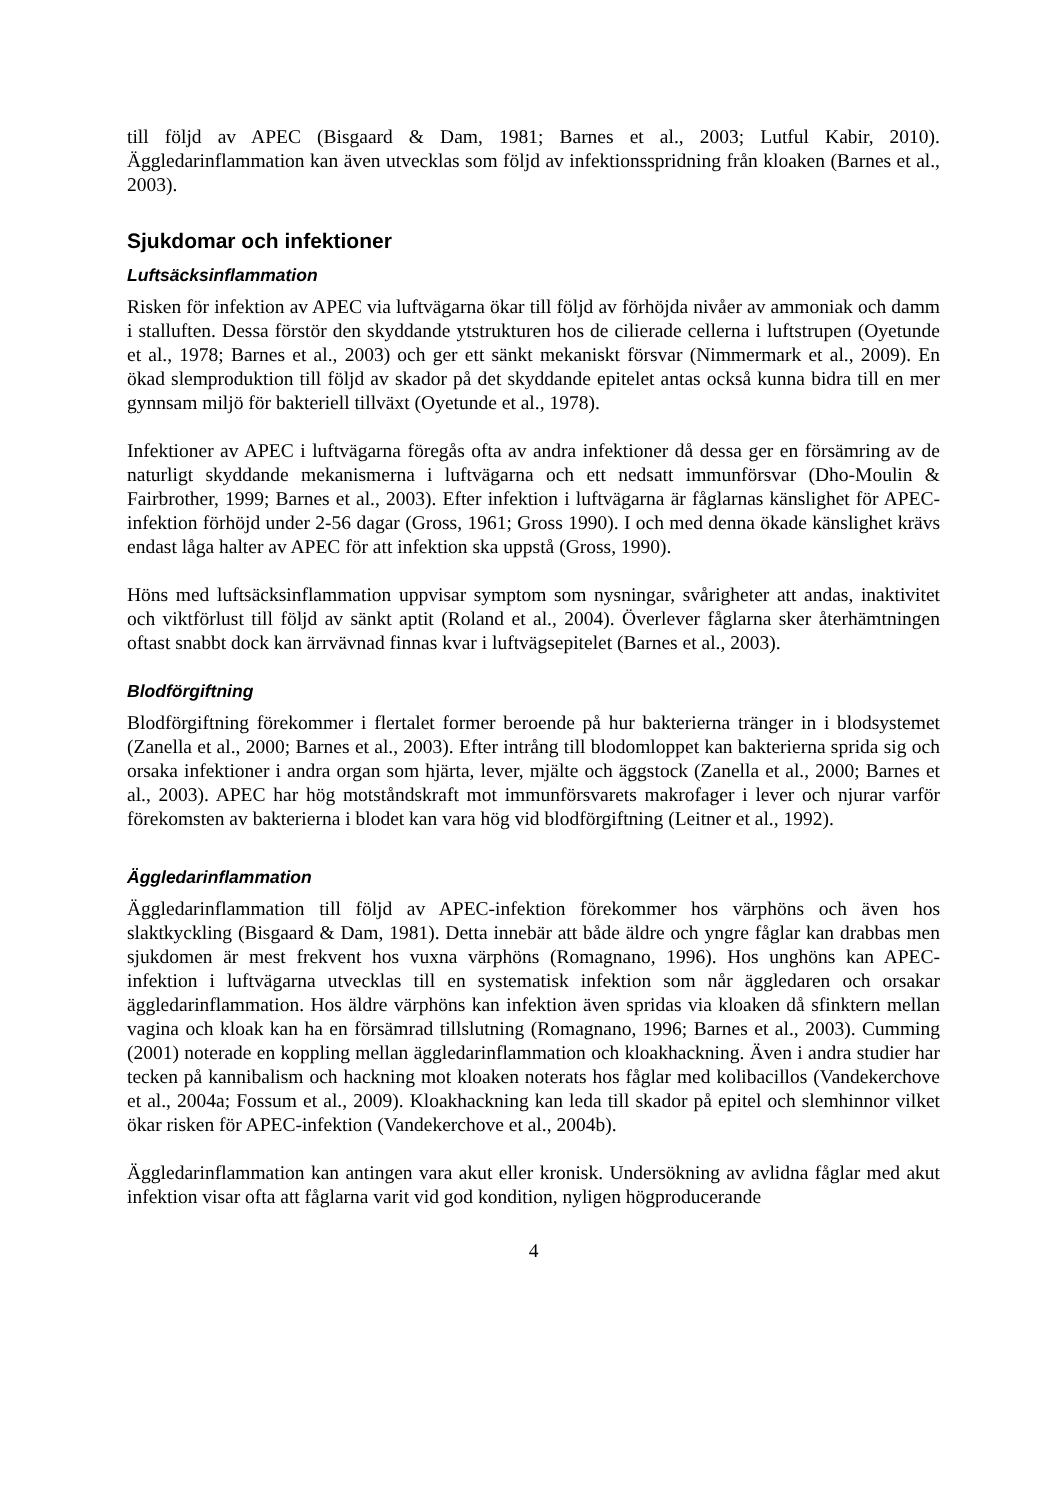till följd av APEC (Bisgaard & Dam, 1981; Barnes et al., 2003; Lutful Kabir, 2010). Äggledarinflammation kan även utvecklas som följd av infektionsspridning från kloaken (Barnes et al., 2003).
Sjukdomar och infektioner
Luftsäcksinflammation
Risken för infektion av APEC via luftvägarna ökar till följd av förhöjda nivåer av ammoniak och damm i stalluften. Dessa förstör den skyddande ytstrukturen hos de cilierade cellerna i luftstrupen (Oyetunde et al., 1978; Barnes et al., 2003) och ger ett sänkt mekaniskt försvar (Nimmermark et al., 2009). En ökad slemproduktion till följd av skador på det skyddande epitelet antas också kunna bidra till en mer gynnsam miljö för bakteriell tillväxt (Oyetunde et al., 1978).
Infektioner av APEC i luftvägarna föregås ofta av andra infektioner då dessa ger en försämring av de naturligt skyddande mekanismerna i luftvägarna och ett nedsatt immunförsvar (Dho-Moulin & Fairbrother, 1999; Barnes et al., 2003). Efter infektion i luftvägarna är fåglarnas känslighet för APEC-infektion förhöjd under 2-56 dagar (Gross, 1961; Gross 1990). I och med denna ökade känslighet krävs endast låga halter av APEC för att infektion ska uppstå (Gross, 1990).
Höns med luftsäcksinflammation uppvisar symptom som nysningar, svårigheter att andas, inaktivitet och viktförlust till följd av sänkt aptit (Roland et al., 2004). Överlever fåglarna sker återhämtningen oftast snabbt dock kan ärrvävnad finnas kvar i luftvägsepitelet (Barnes et al., 2003).
Blodförgiftning
Blodförgiftning förekommer i flertalet former beroende på hur bakterierna tränger in i blodsystemet (Zanella et al., 2000; Barnes et al., 2003). Efter intrång till blodomloppet kan bakterierna sprida sig och orsaka infektioner i andra organ som hjärta, lever, mjälte och äggstock (Zanella et al., 2000; Barnes et al., 2003). APEC har hög motståndskraft mot immunförsvarets makrofager i lever och njurar varför förekomsten av bakterierna i blodet kan vara hög vid blodförgiftning (Leitner et al., 1992).
Äggledarinflammation
Äggledarinflammation till följd av APEC-infektion förekommer hos värphöns och även hos slaktkyckling (Bisgaard & Dam, 1981). Detta innebär att både äldre och yngre fåglar kan drabbas men sjukdomen är mest frekvent hos vuxna värphöns (Romagnano, 1996). Hos unghöns kan APEC-infektion i luftvägarna utvecklas till en systematisk infektion som når äggledaren och orsakar äggledarinflammation. Hos äldre värphöns kan infektion även spridas via kloaken då sfinktern mellan vagina och kloak kan ha en försämrad tillslutning (Romagnano, 1996; Barnes et al., 2003). Cumming (2001) noterade en koppling mellan äggledarinflammation och kloakhackning. Även i andra studier har tecken på kannibalism och hackning mot kloaken noterats hos fåglar med kolibacillos (Vandekerchove et al., 2004a; Fossum et al., 2009). Kloakhackning kan leda till skador på epitel och slemhinnor vilket ökar risken för APEC-infektion (Vandekerchove et al., 2004b).
Äggledarinflammation kan antingen vara akut eller kronisk. Undersökning av avlidna fåglar med akut infektion visar ofta att fåglarna varit vid god kondition, nyligen högproducerande
4